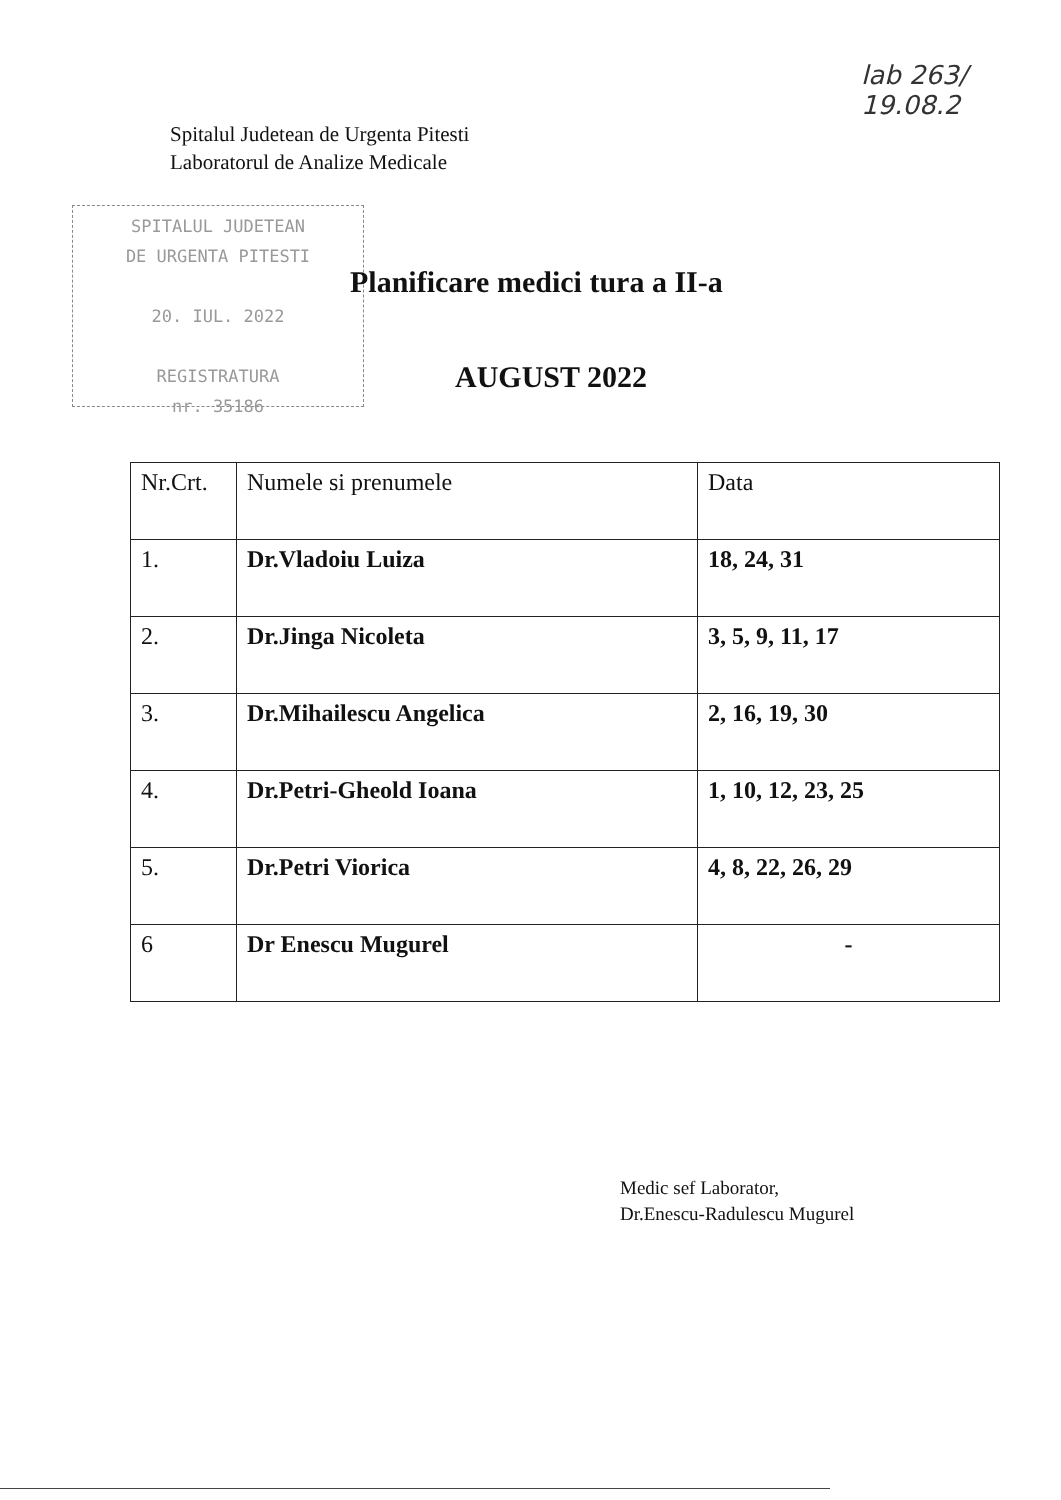lab 263/ 19.08.2
Spitalul Judetean de Urgenta Pitesti
Laboratorul de Analize Medicale
SPITALUL JUDETEAN
DE URGENTA PITESTI
20. IUL. 2022
REGISTRATURA
nr. 35186
Planificare medici tura a II-a
AUGUST 2022
| Nr.Crt. | Numele si prenumele | Data |
| --- | --- | --- |
| 1. | Dr.Vladoiu Luiza | 18, 24, 31 |
| 2. | Dr.Jinga Nicoleta | 3, 5, 9, 11, 17 |
| 3. | Dr.Mihailescu Angelica | 2, 16, 19, 30 |
| 4. | Dr.Petri-Gheold Ioana | 1, 10, 12, 23, 25 |
| 5. | Dr.Petri Viorica | 4, 8, 22, 26, 29 |
| 6 | Dr Enescu Mugurel | - |
Medic sef Laborator,
Dr.Enescu-Radulescu Mugurel